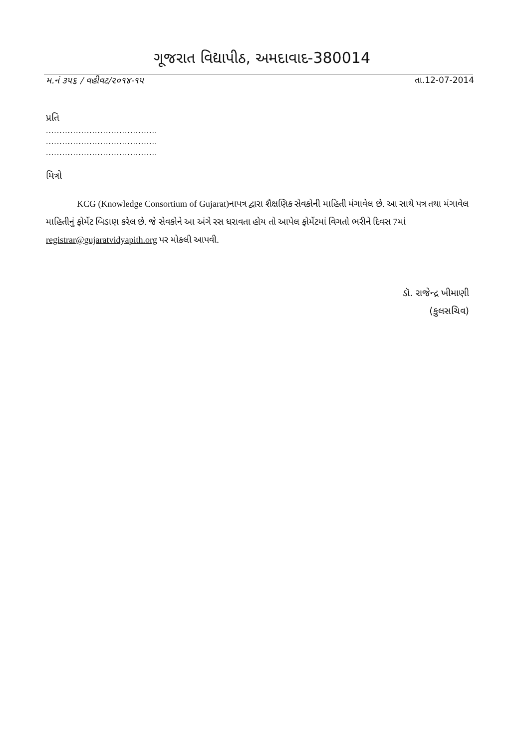ગૂજરાત વિદ્યાપીઠ, અમદાવાદ-380014
મ.નં ૩૫૬ / વહીવટ/૨૦૧૪-૧૫ તા.12-07-2014
પ્રતિ
.........................................
.........................................
.........................................
મિત્રો
KCG (Knowledge Consortium of Gujarat)નાપત્ર દ્વારા શૈક્ષણિક સેવકોની માહિતી મંગાવેલ છે. આ સાથે પત્ર તથા મંગાવેલ માહિતીનું ફોર્મેટ બિડાણ કરેલ છે. જે સેવકોને આ અંગે રસ ધરાવતા હોય તો આપેલ ફોર્મેટમાં વિગતો ભરીને દિવસ 7માં registrar@gujaratvidyapith.org પર મોકલી આપવી.
ડૉ. રાજેન્દ્ર ખીમાણી
(કુલસચિવ)